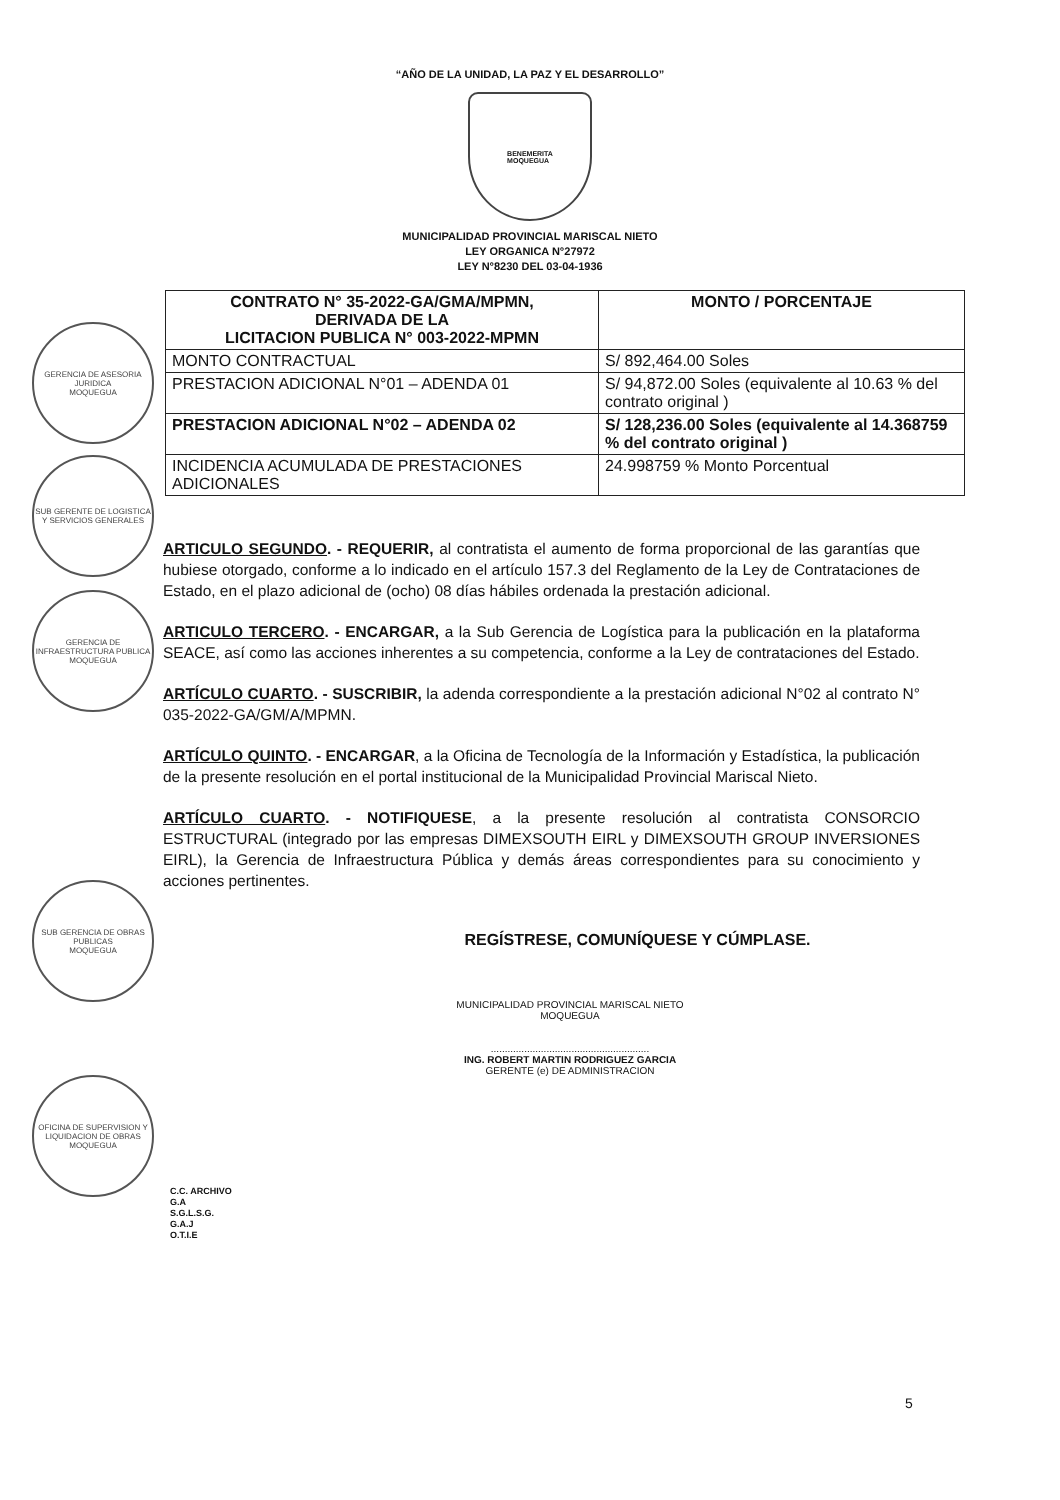“AÑO DE LA UNIDAD, LA PAZ Y EL DESARROLLO”
BENEMERITA
MOQUEGUA
MUNICIPALIDAD PROVINCIAL MARISCAL NIETO
LEY ORGANICA N°27972
LEY N°8230 DEL 03-04-1936
| CONTRATO N° 35-2022-GA/GMA/MPMN, DERIVADA DE LA LICITACION PUBLICA N° 003-2022-MPMN | MONTO / PORCENTAJE |
| --- | --- |
| MONTO CONTRACTUAL | S/ 892,464.00 Soles |
| PRESTACION ADICIONAL N°01 – ADENDA 01 | S/ 94,872.00 Soles (equivalente al 10.63 % del contrato original ) |
| PRESTACION ADICIONAL N°02 – ADENDA 02 | S/ 128,236.00 Soles (equivalente al 14.368759 % del contrato original ) |
| INCIDENCIA ACUMULADA DE PRESTACIONES ADICIONALES | 24.998759 % Monto Porcentual |
GERENCIA DE ASESORIA JURIDICA
MOQUEGUA
SUB GERENTE DE LOGISTICA Y SERVICIOS GENERALES
GERENCIA DE INFRAESTRUCTURA PUBLICA
MOQUEGUA
SUB GERENCIA DE OBRAS PUBLICAS
MOQUEGUA
OFICINA DE SUPERVISION Y LIQUIDACION DE OBRAS
MOQUEGUA
ARTICULO SEGUNDO. - REQUERIR, al contratista el aumento de forma proporcional de las garantías que hubiese otorgado, conforme a lo indicado en el artículo 157.3 del Reglamento de la Ley de Contrataciones de Estado, en el plazo adicional de (ocho) 08 días hábiles ordenada la prestación adicional.
ARTICULO TERCERO. - ENCARGAR, a la Sub Gerencia de Logística para la publicación en la plataforma SEACE, así como las acciones inherentes a su competencia, conforme a la Ley de contrataciones del Estado.
ARTÍCULO CUARTO. - SUSCRIBIR, la adenda correspondiente a la prestación adicional N°02 al contrato N° 035-2022-GA/GM/A/MPMN.
ARTÍCULO QUINTO. - ENCARGAR, a la Oficina de Tecnología de la Información y Estadística, la publicación de la presente resolución en el portal institucional de la Municipalidad Provincial Mariscal Nieto.
ARTÍCULO CUARTO. - NOTIFIQUESE, a la presente resolución al contratista CONSORCIO ESTRUCTURAL (integrado por las empresas DIMEXSOUTH EIRL y DIMEXSOUTH GROUP INVERSIONES EIRL), la Gerencia de Infraestructura Pública y demás áreas correspondientes para su conocimiento y acciones pertinentes.
REGÍSTRESE, COMUNÍQUESE Y CÚMPLASE.
MUNICIPALIDAD PROVINCIAL MARISCAL NIETO
MOQUEGUA
.........................................................
ING. ROBERT MARTIN RODRIGUEZ GARCIA
GERENTE (e) DE ADMINISTRACION
C.C. ARCHIVO
G.A
S.G.L.S.G.
G.A.J
O.T.I.E
5